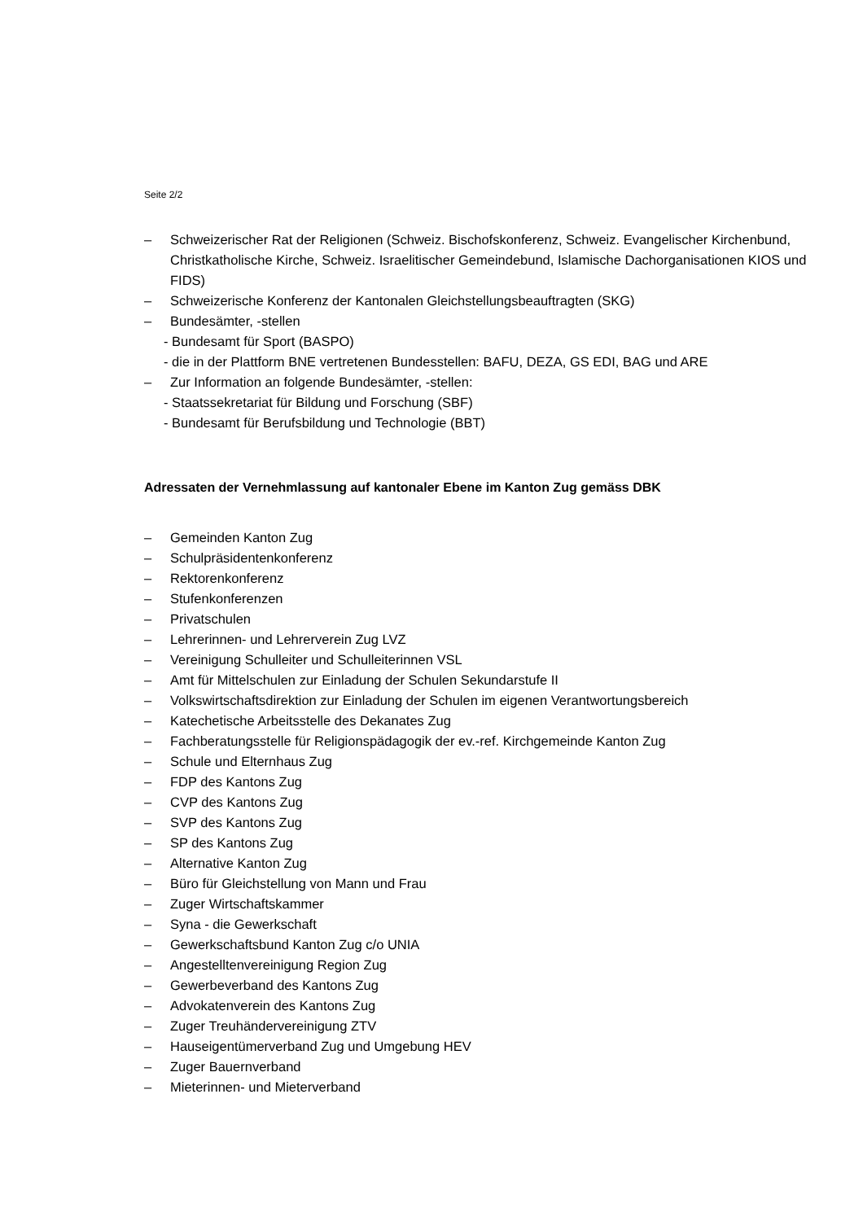Seite 2/2
– Schweizerischer Rat der Religionen (Schweiz. Bischofskonferenz, Schweiz. Evangelischer Kirchenbund, Christkatholische Kirche, Schweiz. Israelitischer Gemeindebund, Islamische Dachorganisationen KIOS und FIDS)
– Schweizerische Konferenz der Kantonalen Gleichstellungsbeauftragten (SKG)
– Bundesämter, -stellen
- Bundesamt für Sport (BASPO)
- die in der Plattform BNE vertretenen Bundesstellen: BAFU, DEZA, GS EDI, BAG und ARE
– Zur Information an folgende Bundesämter, -stellen:
- Staatssekretariat für Bildung und Forschung (SBF)
- Bundesamt für Berufsbildung und Technologie (BBT)
Adressaten der Vernehmlassung auf kantonaler Ebene im Kanton Zug gemäss DBK
– Gemeinden Kanton Zug
– Schulpräsidentenkonferenz
– Rektorenkonferenz
– Stufenkonferenzen
– Privatschulen
– Lehrerinnen- und Lehrerverein Zug LVZ
– Vereinigung Schulleiter und Schulleiterinnen VSL
– Amt für Mittelschulen zur Einladung der Schulen Sekundarstufe II
– Volkswirtschaftsdirektion zur Einladung der Schulen im eigenen Verantwortungsbereich
– Katechetische Arbeitsstelle des Dekanates Zug
– Fachberatungsstelle für Religionspädagogik der ev.-ref. Kirchgemeinde Kanton Zug
– Schule und Elternhaus Zug
– FDP des Kantons Zug
– CVP des Kantons Zug
– SVP des Kantons Zug
– SP des Kantons Zug
– Alternative Kanton Zug
– Büro für Gleichstellung von Mann und Frau
– Zuger Wirtschaftskammer
– Syna - die Gewerkschaft
– Gewerkschaftsbund Kanton Zug c/o UNIA
– Angestelltenvereinigung Region Zug
– Gewerbeverband des Kantons Zug
– Advokatenverein des Kantons Zug
– Zuger Treuhändervereinigung ZTV
– Hauseigentümerverband Zug und Umgebung HEV
– Zuger Bauernverband
– Mieterinnen- und Mieterverband